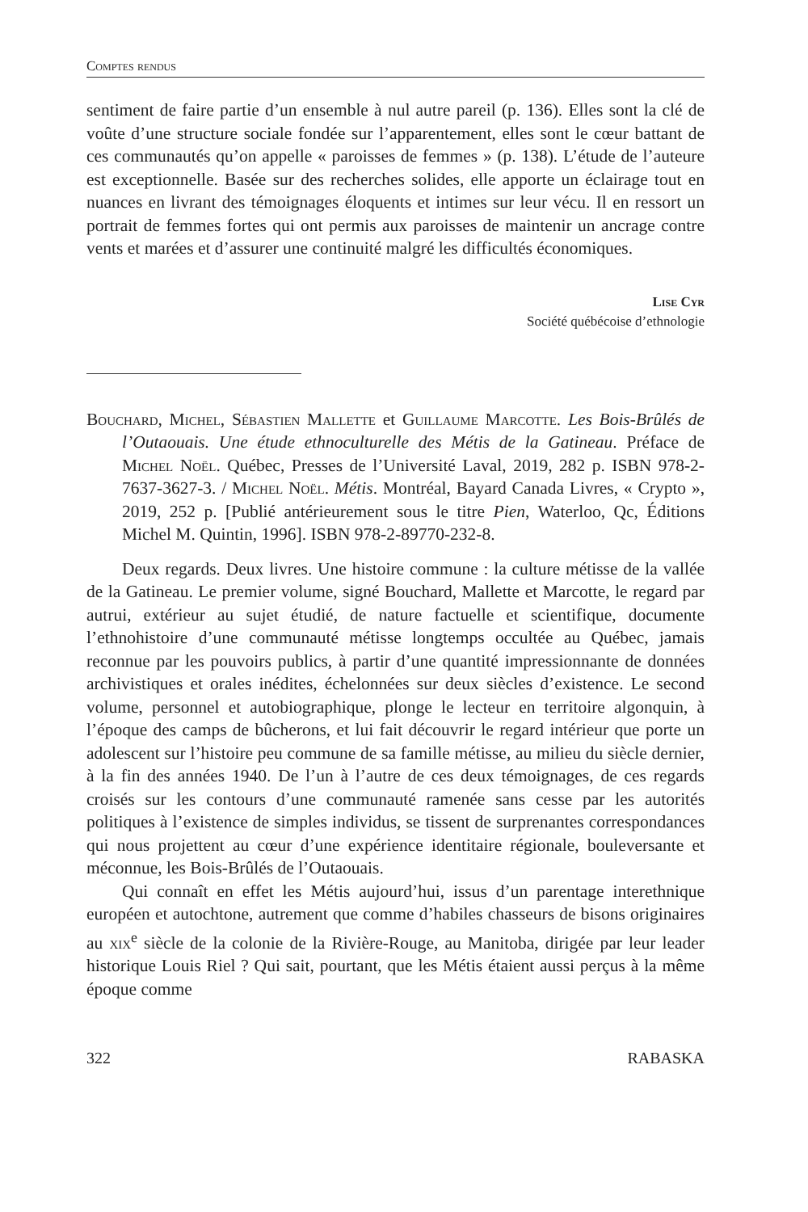Comptes rendus
sentiment de faire partie d’un ensemble à nul autre pareil (p. 136). Elles sont la clé de voûte d’une structure sociale fondée sur l’apparentement, elles sont le cœur battant de ces communautés qu’on appelle « paroisses de femmes » (p. 138). L’étude de l’auteure est exceptionnelle. Basée sur des recherches solides, elle apporte un éclairage tout en nuances en livrant des témoignages éloquents et intimes sur leur vécu. Il en ressort un portrait de femmes fortes qui ont permis aux paroisses de maintenir un ancrage contre vents et marées et d’assurer une continuité malgré les difficultés économiques.
Lise Cyr
Société québécoise d’ethnologie
Bouchard, Michel, Sébastien Mallette et Guillaume Marcotte. Les Bois-Brûlés de l’Outaouais. Une étude ethnoculturelle des Métis de la Gatineau. Préface de Michel Noël. Québec, Presses de l’Université Laval, 2019, 282 p. ISBN 978-2-7637-3627-3. / Michel Noël. Métis. Montréal, Bayard Canada Livres, « Crypto », 2019, 252 p. [Publié antérieurement sous le titre Pien, Waterloo, Qc, Éditions Michel M. Quintin, 1996]. ISBN 978-2-89770-232-8.
Deux regards. Deux livres. Une histoire commune : la culture métisse de la vallée de la Gatineau. Le premier volume, signé Bouchard, Mallette et Marcotte, le regard par autrui, extérieur au sujet étudié, de nature factuelle et scientifique, documente l’ethnohistoire d’une communauté métisse longtemps occultée au Québec, jamais reconnue par les pouvoirs publics, à partir d’une quantité impressionnante de données archivistiques et orales inédites, échelonnées sur deux siècles d’existence. Le second volume, personnel et autobiographique, plonge le lecteur en territoire algonquin, à l’époque des camps de bûcherons, et lui fait découvrir le regard intérieur que porte un adolescent sur l’histoire peu commune de sa famille métisse, au milieu du siècle dernier, à la fin des années 1940. De l’un à l’autre de ces deux témoignages, de ces regards croisés sur les contours d’une communauté ramenée sans cesse par les autorités politiques à l’existence de simples individus, se tissent de surprenantes correspondances qui nous projettent au cœur d’une expérience identitaire régionale, bouleversante et méconnue, les Bois-Brûlés de l’Outaouais.
Qui connaît en effet les Métis aujourd’hui, issus d’un parentage interethnique européen et autochtone, autrement que comme d’habiles chasseurs de bisons originaires au xix<sup>e</sup> siècle de la colonie de la Rivière-Rouge, au Manitoba, dirigée par leur leader historique Louis Riel ? Qui sait, pourtant, que les Métis étaient aussi perçus à la même époque comme
322 RABASKA